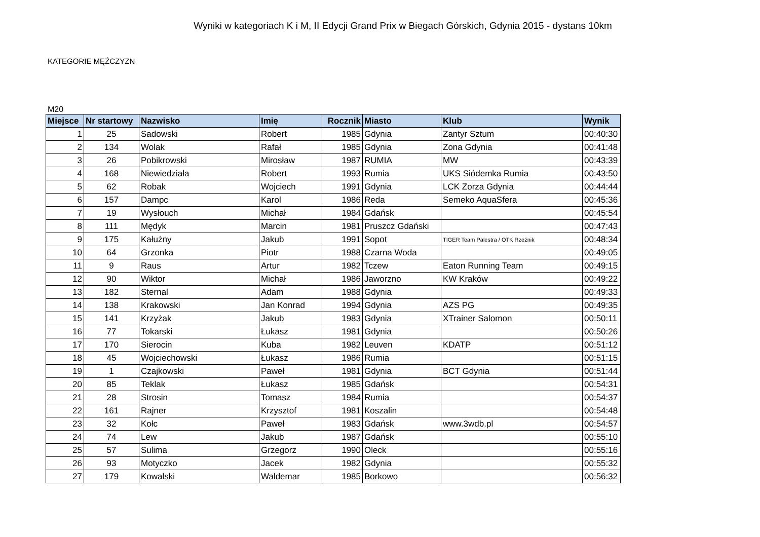Wyniki w kategoriach K i M, II Edycji Grand Prix w Biegach Górskich, Gdynia 2015 - dystans 10km
KATEGORIE MĘŻCZYZN
M20
| Miejsce | Nr startowy | Nazwisko | Imię | Rocznik | Miasto | Klub | Wynik |
| --- | --- | --- | --- | --- | --- | --- | --- |
| 1 | 25 | Sadowski | Robert | 1985 | Gdynia | Zantyr Sztum | 00:40:30 |
| 2 | 134 | Wolak | Rafał | 1985 | Gdynia | Zona Gdynia | 00:41:48 |
| 3 | 26 | Pobikrowski | Mirosław | 1987 | RUMIA | MW | 00:43:39 |
| 4 | 168 | Niewiedziała | Robert | 1993 | Rumia | UKS Siódemka Rumia | 00:43:50 |
| 5 | 62 | Robak | Wojciech | 1991 | Gdynia | LCK Zorza Gdynia | 00:44:44 |
| 6 | 157 | Dampc | Karol | 1986 | Reda | Semeko AquaSfera | 00:45:36 |
| 7 | 19 | Wysłouch | Michał | 1984 | Gdańsk | | 00:45:54 |
| 8 | 111 | Mędyk | Marcin | 1981 | Pruszcz Gdański | | 00:47:43 |
| 9 | 175 | Kałużny | Jakub | 1991 | Sopot | TIGER Team Palestra / OTK Rzeźnik | 00:48:34 |
| 10 | 64 | Grzonka | Piotr | 1988 | Czarna Woda | | 00:49:05 |
| 11 | 9 | Raus | Artur | 1982 | Tczew | Eaton Running Team | 00:49:15 |
| 12 | 90 | Wiktor | Michał | 1986 | Jaworzno | KW Kraków | 00:49:22 |
| 13 | 182 | Sternal | Adam | 1988 | Gdynia | | 00:49:33 |
| 14 | 138 | Krakowski | Jan Konrad | 1994 | Gdynia | AZS PG | 00:49:35 |
| 15 | 141 | Krzyżak | Jakub | 1983 | Gdynia | XTrainer Salomon | 00:50:11 |
| 16 | 77 | Tokarski | Łukasz | 1981 | Gdynia | | 00:50:26 |
| 17 | 170 | Sierocin | Kuba | 1982 | Leuven | KDATP | 00:51:12 |
| 18 | 45 | Wojciechowski | Łukasz | 1986 | Rumia | | 00:51:15 |
| 19 | 1 | Czajkowski | Paweł | 1981 | Gdynia | BCT Gdynia | 00:51:44 |
| 20 | 85 | Teklak | Łukasz | 1985 | Gdańsk | | 00:54:31 |
| 21 | 28 | Strosin | Tomasz | 1984 | Rumia | | 00:54:37 |
| 22 | 161 | Rajner | Krzysztof | 1981 | Koszalin | | 00:54:48 |
| 23 | 32 | Kołc | Paweł | 1983 | Gdańsk | www.3wdb.pl | 00:54:57 |
| 24 | 74 | Lew | Jakub | 1987 | Gdańsk | | 00:55:10 |
| 25 | 57 | Sulima | Grzegorz | 1990 | Oleck | | 00:55:16 |
| 26 | 93 | Motyczko | Jacek | 1982 | Gdynia | | 00:55:32 |
| 27 | 179 | Kowalski | Waldemar | 1985 | Borkowo | | 00:56:32 |